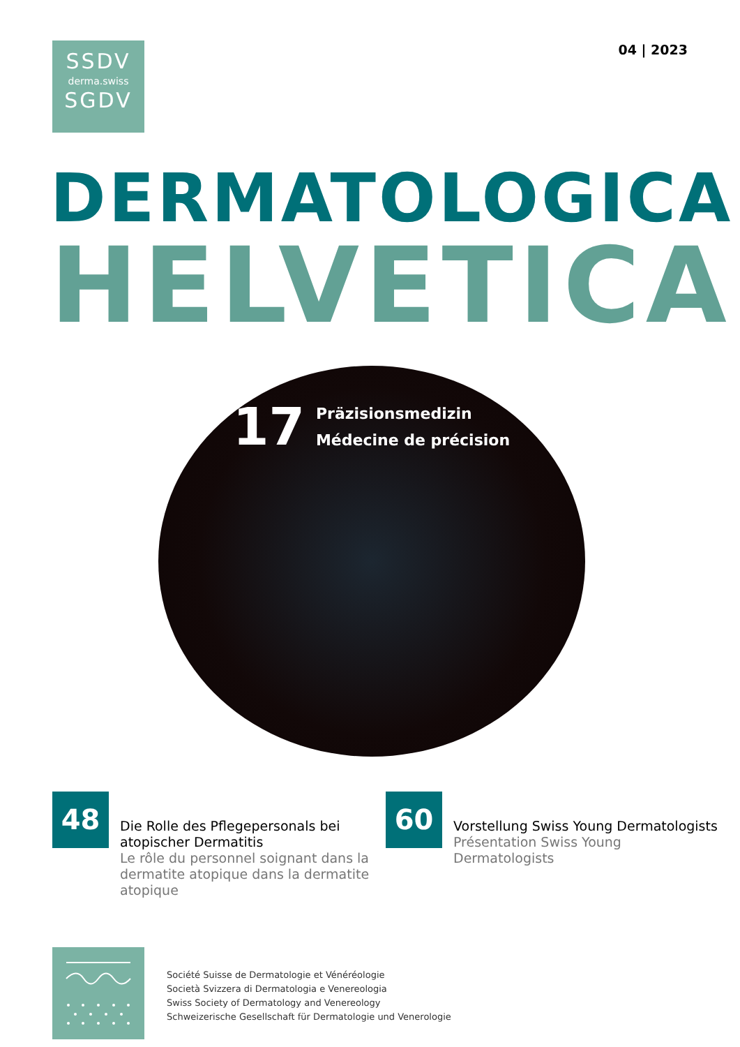SSDV
derma.swiss
SGDV
04 | 2023
DERMATOLOGICA
HELVETICA
17
Präzisionsmedizin
Médecine de précision
48
Die Rolle des Pflegepersonals bei atopischer Dermatitis
Le rôle du personnel soignant dans la dermatite atopique dans la dermatite atopique
60
Vorstellung Swiss Young Dermatologists
Présentation Swiss Young Dermatologists
Société Suisse de Dermatologie et Vénéréologie
Società Svizzera di Dermatologia e Venereologia
Swiss Society of Dermatology and Venereology
Schweizerische Gesellschaft für Dermatologie und Venerologie